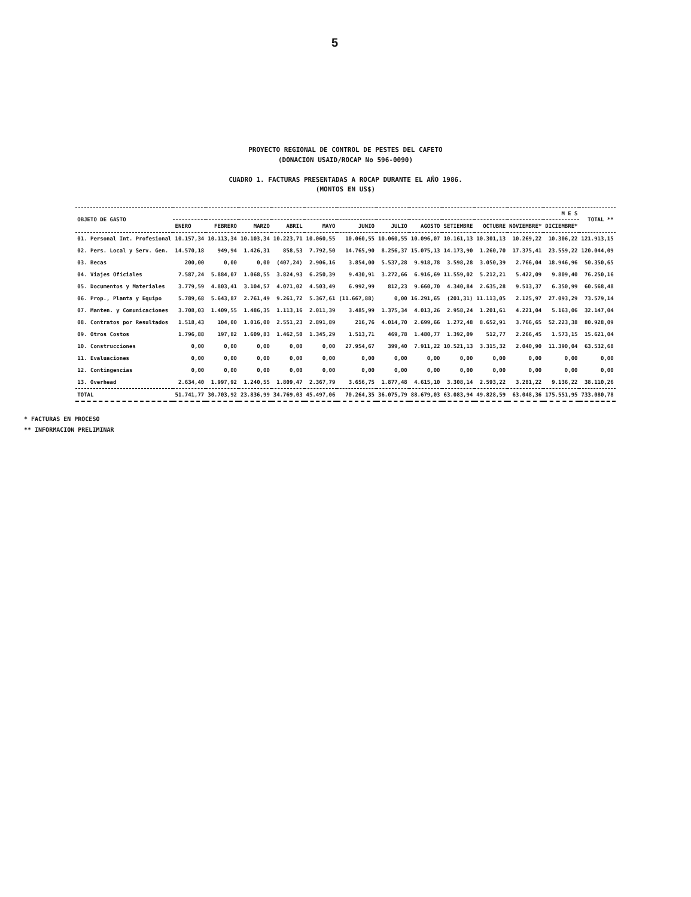5
PROYECTO REGIONAL DE CONTROL DE PESTES DEL CAFETO
(DONACION USAID/ROCAP No 596-0090)
CUADRO 1. FACTURAS PRESENTADAS A ROCAP DURANTE EL AÑO 1986.
(MONTOS EN US$)
| OBJETO DE GASTO | M E S | | | | | | | | | | | | TOTAL ** |
| --- | --- | --- | --- | --- | --- | --- | --- | --- | --- | --- | --- | --- | --- |
| | ENERO | FEBRERO | MARZO | ABRIL | MAYO | JUNIO | JULIO | AGOSTO | SETIEMBRE | OCTUBRE | NOVIEMBRE* | DICIEMBRE* | |
| 01. Personal Int. Profesional | 10.157,34 | 10.113,34 | 10.103,34 | 10.223,71 | 10.060,55 | 10.060,55 | 10.060,55 | 10.096,07 | 10.161,13 | 10.301,13 | 10.269,22 | 10.306,22 | 121.913,15 |
| 02. Pers. Local y Serv. Gen. | 14.570,18 | 949,94 | 1.426,31 | 858,53 | 7.792,50 | 14.765,90 | 8.256,37 | 15.075,13 | 14.173,90 | 1.260,70 | 17.375,41 | 23.559,22 | 120.044,09 |
| 03. Becas | 200,00 | 0,00 | 0,00 | (407,24) | 2.906,16 | 3.854,00 | 5.537,28 | 9.918,78 | 3.598,28 | 3.050,39 | 2.766,04 | 18.946,96 | 50.350,65 |
| 04. Viajes Oficiales | 7.587,24 | 5.884,07 | 1.068,55 | 3.824,93 | 6.250,39 | 9.430,91 | 3.272,66 | 6.916,69 | 11.559,02 | 5.212,21 | 5.422,09 | 9.809,40 | 76.250,16 |
| 05. Documentos y Materiales | 3.779,59 | 4.803,41 | 3.104,57 | 4.071,02 | 4.503,49 | 6.992,99 | 812,23 | 9.660,70 | 4.340,84 | 2.635,28 | 9.513,37 | 6.350,99 | 60.568,48 |
| 06. Prop., Planta y Equipo | 5.789,68 | 5.643,87 | 2.761,49 | 9.261,72 | 5.367,61 | (11.667,88) | 0,00 | 16.291,65 | (201,31) | 11.113,05 | 2.125,97 | 27.093,29 | 73.579,14 |
| 07. Manten. y Comunicaciones | 3.708,03 | 1.409,55 | 1.486,35 | 1.113,16 | 2.011,39 | 3.485,99 | 1.375,34 | 4.013,26 | 2.958,24 | 1.201,61 | 4.221,04 | 5.163,06 | 32.147,04 |
| 08. Contratos por Resultados | 1.518,43 | 104,00 | 1.016,00 | 2.551,23 | 2.891,89 | 216,76 | 4.014,70 | 2.699,66 | 1.272,48 | 8.652,91 | 3.766,65 | 52.223,38 | 80.928,09 |
| 09. Otros Costos | 1.796,88 | 197,82 | 1.609,83 | 1.462,50 | 1.345,29 | 1.513,71 | 469,78 | 1.480,77 | 1.392,09 | 512,77 | 2.266,45 | 1.573,15 | 15.621,04 |
| 10. Construcciones | 0,00 | 0,00 | 0,00 | 0,00 | 0,00 | 27.954,67 | 399,40 | 7.911,22 | 10.521,13 | 3.315,32 | 2.040,90 | 11.390,04 | 63.532,68 |
| 11. Evaluaciones | 0,00 | 0,00 | 0,00 | 0,00 | 0,00 | 0,00 | 0,00 | 0,00 | 0,00 | 0,00 | 0,00 | 0,00 | 0,00 |
| 12. Contingencias | 0,00 | 0,00 | 0,00 | 0,00 | 0,00 | 0,00 | 0,00 | 0,00 | 0,00 | 0,00 | 0,00 | 0,00 | 0,00 |
| 13. Overhead | 2.634,40 | 1.997,92 | 1.240,55 | 1.809,47 | 2.367,79 | 3.656,75 | 1.877,48 | 4.615,10 | 3.308,14 | 2.593,22 | 3.281,22 | 9.136,22 | 38.110,26 |
| TOTAL | 51.741,77 | 30.703,92 | 23.836,99 | 34.769,03 | 45.497,06 | 70.264,35 | 36.075,79 | 88.679,03 | 63.083,94 | 49.828,59 | 63.048,36 | 175.551,95 | 733.080,78 |
* FACTURAS EN PROCESO
** INFORMACION PRELIMINAR